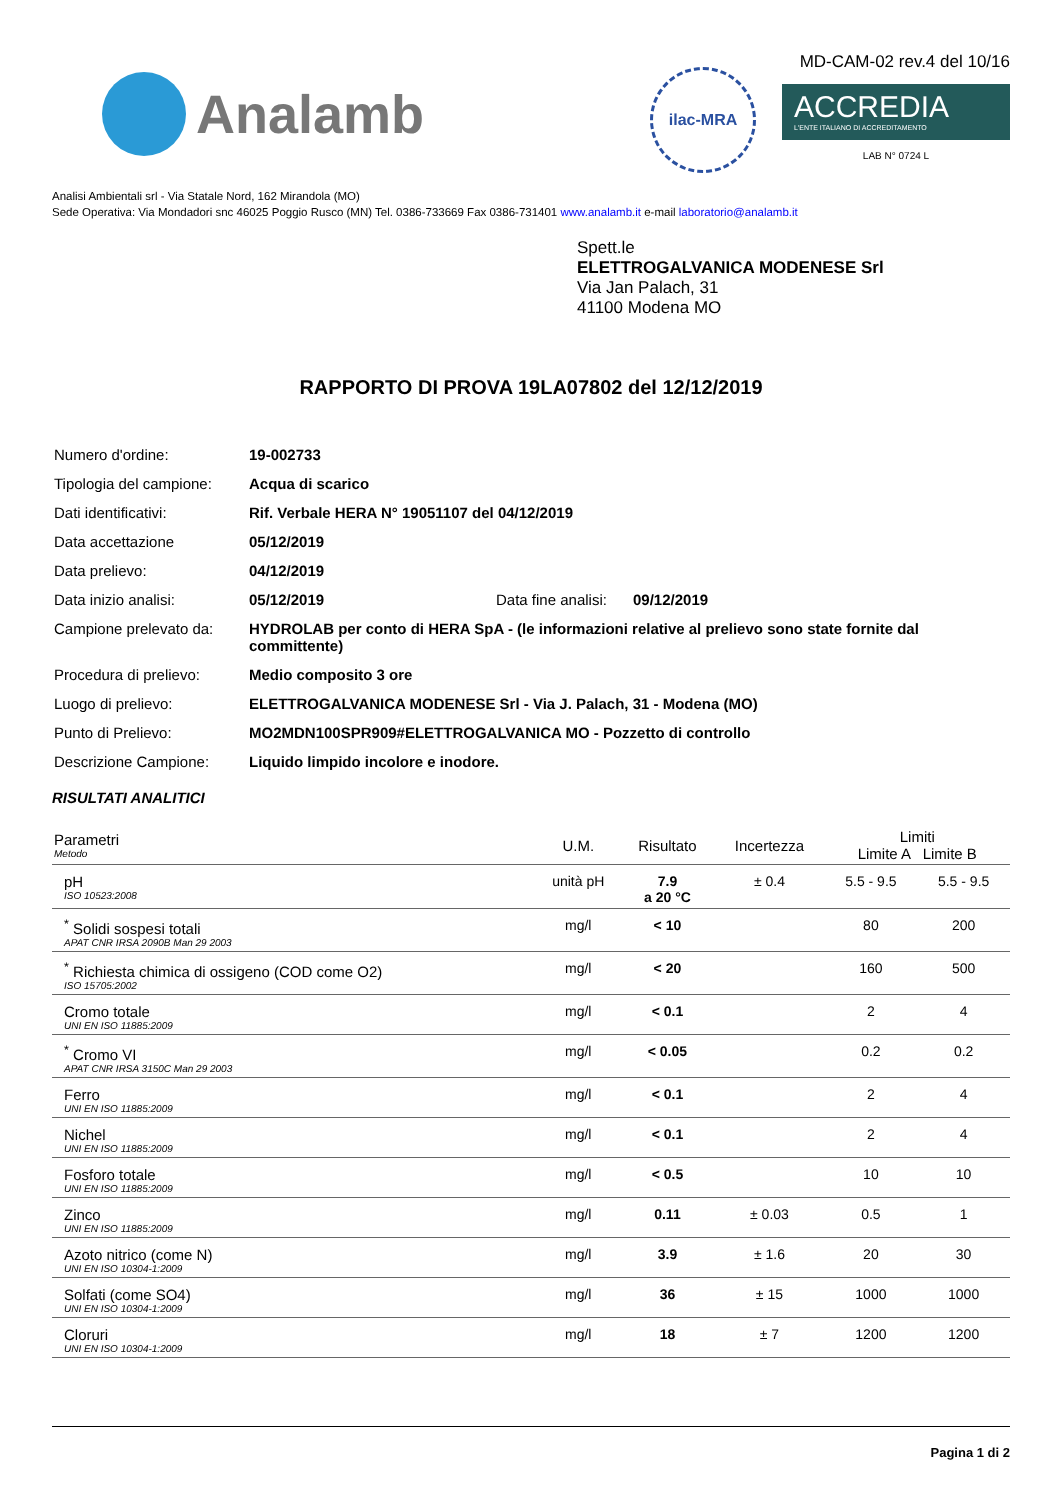Analamb
ilac-MRA
MD-CAM-02 rev.4 del 10/16
ACCREDIA
L'ENTE ITALIANO DI ACCREDITAMENTO
LAB N° 0724 L
Analisi Ambientali srl - Via Statale Nord, 162 Mirandola (MO)
Sede Operativa: Via Mondadori snc 46025 Poggio Rusco (MN) Tel. 0386-733669 Fax 0386-731401 www.analamb.it e-mail laboratorio@analamb.it
Spett.le
ELETTROGALVANICA MODENESE Srl
Via Jan Palach, 31
41100 Modena MO
RAPPORTO DI PROVA 19LA07802 del 12/12/2019
| Numero d'ordine: | 19-002733 | | |
| Tipologia del campione: | Acqua di scarico | | |
| Dati identificativi: | Rif. Verbale HERA N° 19051107 del 04/12/2019 | | |
| Data accettazione | 05/12/2019 | | |
| Data prelievo: | 04/12/2019 | | |
| Data inizio analisi: | 05/12/2019 | Data fine analisi: | 09/12/2019 |
| Campione prelevato da: | HYDROLAB per conto di HERA SpA - (le informazioni relative al prelievo sono state fornite dal committente) | | |
| Procedura di prelievo: | Medio composito 3 ore | | |
| Luogo di prelievo: | ELETTROGALVANICA MODENESE Srl - Via J. Palach, 31 - Modena (MO) | | |
| Punto di Prelievo: | MO2MDN100SPR909#ELETTROGALVANICA MO - Pozzetto di controllo | | |
| Descrizione Campione: | Liquido limpido incolore e inodore. | | |
RISULTATI ANALITICI
| Parametri Metodo | U.M. | Risultato | Incertezza | Limiti Limite A Limite B | |
| --- | --- | --- | --- | --- | --- |
| pH ISO 10523:2008 | unità pH | 7.9 a 20 °C | ± 0.4 | 5.5 - 9.5 | 5.5 - 9.5 |
| <sup>*</sup> Solidi sospesi totali APAT CNR IRSA 2090B Man 29 2003 | mg/l | < 10 | | 80 | 200 |
| <sup>*</sup> Richiesta chimica di ossigeno (COD come O2) ISO 15705:2002 | mg/l | < 20 | | 160 | 500 |
| Cromo totale UNI EN ISO 11885:2009 | mg/l | < 0.1 | | 2 | 4 |
| <sup>*</sup> Cromo VI APAT CNR IRSA 3150C Man 29 2003 | mg/l | < 0.05 | | 0.2 | 0.2 |
| Ferro UNI EN ISO 11885:2009 | mg/l | < 0.1 | | 2 | 4 |
| Nichel UNI EN ISO 11885:2009 | mg/l | < 0.1 | | 2 | 4 |
| Fosforo totale UNI EN ISO 11885:2009 | mg/l | < 0.5 | | 10 | 10 |
| Zinco UNI EN ISO 11885:2009 | mg/l | 0.11 | ± 0.03 | 0.5 | 1 |
| Azoto nitrico (come N) UNI EN ISO 10304-1:2009 | mg/l | 3.9 | ± 1.6 | 20 | 30 |
| Solfati (come SO4) UNI EN ISO 10304-1:2009 | mg/l | 36 | ± 15 | 1000 | 1000 |
| Cloruri UNI EN ISO 10304-1:2009 | mg/l | 18 | ± 7 | 1200 | 1200 |
Pagina 1 di 2